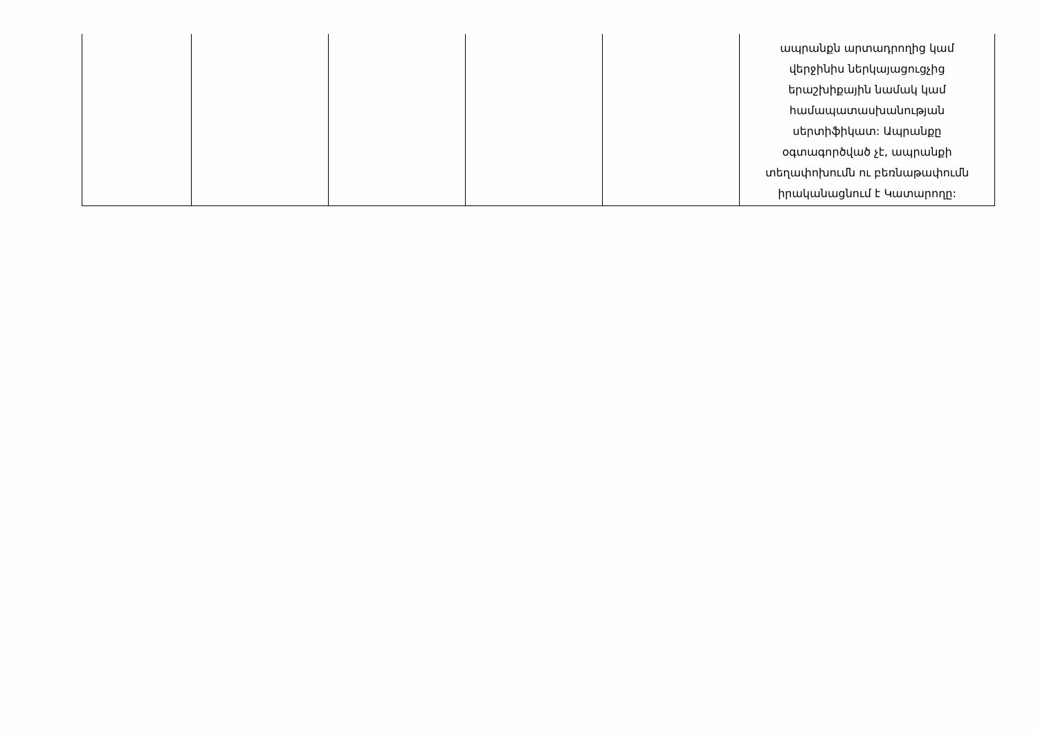| | | | | | ապրանքն արտադրողից կամ վերջինիս ներկայացուցչից երաշխիքային նամակ կամ համապատասխանության սերտիֆիկատ: Ապրանքը օգտագործված չէ, ապրանքի տեղափոխումն ու բեռնաթափումն իրականացնում է Կատարողը: |